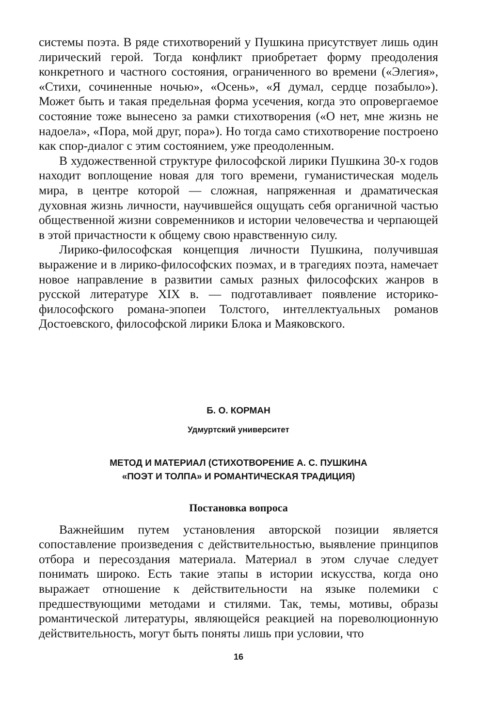системы поэта. В ряде стихотворений у Пушкина присутствует лишь один лирический герой. Тогда конфликт приобретает форму преодоления конкретного и частного состояния, ограниченного во времени («Элегия», «Стихи, сочиненные ночью», «Осень», «Я думал, сердце позабыло»). Может быть и такая предельная форма усечения, когда это опровергаемое состояние тоже вынесено за рамки стихотворения («О нет, мне жизнь не надоела», «Пора, мой друг, пора»). Но тогда само стихотворение построено как спор-диалог с этим состоянием, уже преодоленным.
В художественной структуре философской лирики Пушкина 30-х годов находит воплощение новая для того времени, гуманистическая модель мира, в центре которой — сложная, напряженная и драматическая духовная жизнь личности, научившейся ощущать себя органичной частью общественной жизни современников и истории человечества и черпающей в этой причастности к общему свою нравственную силу.
Лирико-философская концепция личности Пушкина, получившая выражение и в лирико-философских поэмах, и в трагедиях поэта, намечает новое направление в развитии самых разных философских жанров в русской литературе XIX в. — подготавливает появление историко-философского романа-эпопеи Толстого, интеллектуальных романов Достоевского, философской лирики Блока и Маяковского.
Б. О. КОРМАН
Удмуртский университет
МЕТОД И МАТЕРИАЛ (СТИХОТВОРЕНИЕ А. С. ПУШКИНА
«ПОЭТ И ТОЛПА» И РОМАНТИЧЕСКАЯ ТРАДИЦИЯ)
Постановка вопроса
Важнейшим путем установления авторской позиции является сопоставление произведения с действительностью, выявление принципов отбора и пересоздания материала. Материал в этом случае следует понимать широко. Есть такие этапы в истории искусства, когда оно выражает отношение к действительности на языке полемики с предшествующими методами и стилями. Так, темы, мотивы, образы романтической литературы, являющейся реакцией на пореволюционную действительность, могут быть поняты лишь при условии, что
16